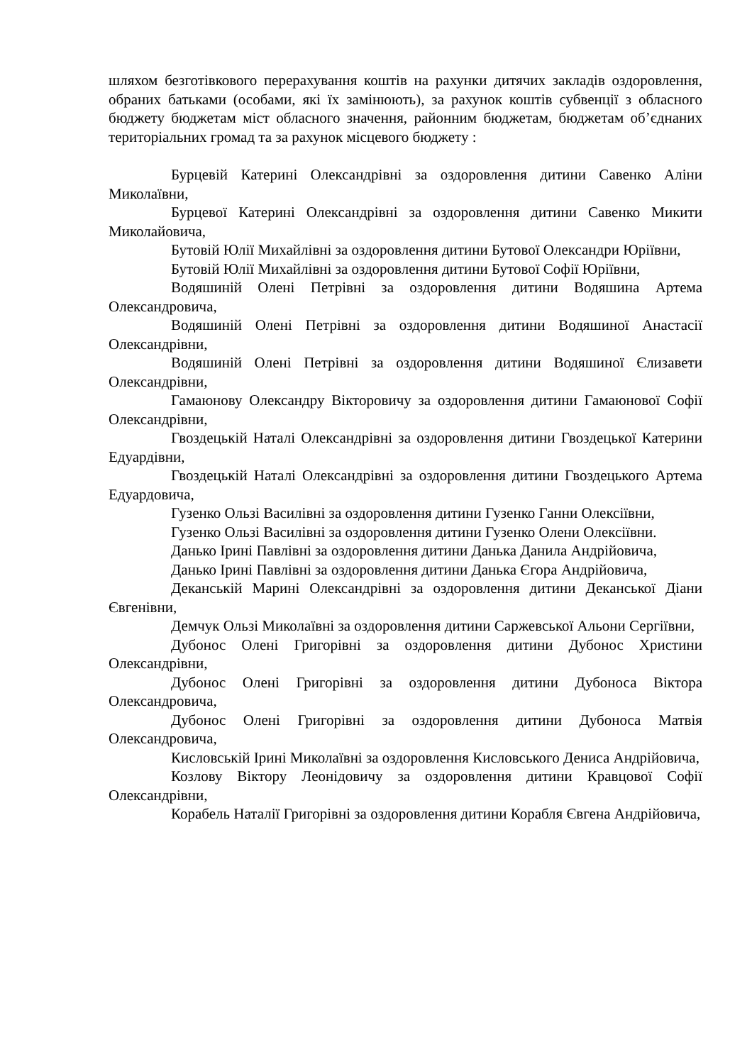шляхом безготівкового перерахування коштів на рахунки дитячих закладів оздоровлення, обраних батьками (особами, які їх замінюють), за рахунок коштів субвенції з обласного бюджету бюджетам міст обласного значення, районним бюджетам, бюджетам об’єднаних територіальних громад та за рахунок місцевого бюджету :
Бурцевій Катерині Олександрівні за оздоровлення дитини Савенко Аліни Миколаївни,
Бурцевої Катерині Олександрівні за оздоровлення дитини Савенко Микити Миколайовича,
Бутовій Юлії Михайлівні за оздоровлення дитини Бутової Олександри Юріївни,
Бутовій Юлії Михайлівні за оздоровлення дитини Бутової Софії Юріївни,
Водяшиній Олені Петрівні за оздоровлення дитини Водяшина Артема Олександровича,
Водяшиній Олені Петрівні за оздоровлення дитини Водяшиної Анастасії Олександрівни,
Водяшиній Олені Петрівні за оздоровлення дитини Водяшиної Єлизавети Олександрівни,
Гамаюнову Олександру Вікторовичу за оздоровлення дитини Гамаюнової Софії Олександрівни,
Гвоздецькій Наталі Олександрівні за оздоровлення дитини Гвоздецької Катерини Едуардівни,
Гвоздецькій Наталі Олександрівні за оздоровлення дитини Гвоздецького Артема Едуардовича,
Гузенко Ользі Василівні за оздоровлення дитини Гузенко Ганни Олексіївни,
Гузенко Ользі Василівні за оздоровлення дитини Гузенко Олени Олексіївни.
Данько Ірині Павлівні за оздоровлення дитини Данька Данила Андрійовича,
Данько Ірині Павлівні за оздоровлення дитини Данька Єгора Андрійовича,
Деканській Марині Олександрівні за оздоровлення дитини Деканської Діани Євгенівни,
Демчук Ользі Миколаївні за оздоровлення дитини Саржевської Альони Сергіївни,
Дубонос Олені Григорівні за оздоровлення дитини Дубонос Христини Олександрівни,
Дубонос Олені Григорівні за оздоровлення дитини Дубоноса Віктора Олександровича,
Дубонос Олені Григорівні за оздоровлення дитини Дубоноса Матвія Олександровича,
Кисловській Ірині Миколаївні за оздоровлення Кисловського Дениса Андрійовича,
Козлову Віктору Леонідовичу за оздоровлення дитини Кравцової Софії Олександрівни,
Корабель Наталії Григорівні за оздоровлення дитини Корабля Євгена Андрійовича,